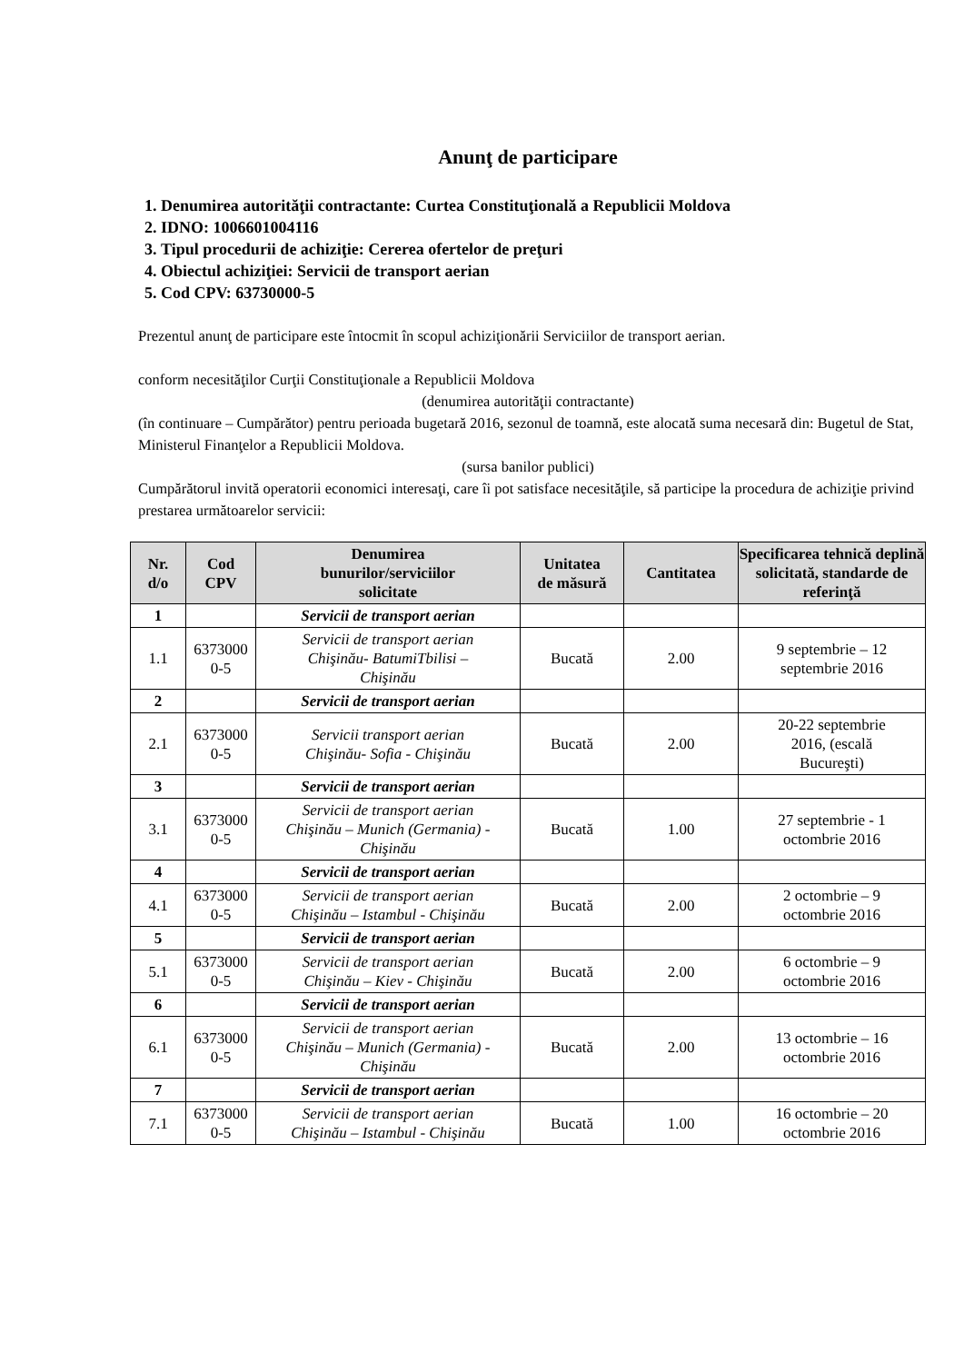Anunţ de participare
1. Denumirea autorităţii contractante: Curtea Constituţională a Republicii Moldova
2. IDNO: 1006601004116
3. Tipul procedurii de achiziţie: Cererea ofertelor de preţuri
4. Obiectul achiziţiei: Servicii de transport aerian
5. Cod CPV: 63730000-5
Prezentul anunţ de participare este întocmit în scopul achiziţionării Serviciilor de transport aerian.
conform necesităţilor Curţii Constituţionale a Republicii Moldova
(denumirea autorităţii contractante)
(în continuare – Cumpărător) pentru perioada bugetară 2016, sezonul de toamnă, este alocată suma necesară din: Bugetul de Stat, Ministerul Finanţelor a Republicii Moldova.
(sursa banilor publici)
Cumpărătorul invită operatorii economici interesaţi, care îi pot satisface necesităţile, să participe la procedura de achiziţie privind prestarea următoarelor servicii:
| Nr. d/o | Cod CPV | Denumirea bunurilor/serviciilor solicitate | Unitatea de măsură | Cantitatea | Specificarea tehnică deplină solicitată, standarde de referinţă |
| --- | --- | --- | --- | --- | --- |
| 1 | | Servicii de transport aerian | | | |
| 1.1 | 6373000 0-5 | Servicii de transport aerian Chişinău- BatumiTbilisi – Chişinău | Bucată | 2.00 | 9 septembrie – 12 septembrie 2016 |
| 2 | | Servicii de transport aerian | | | |
| 2.1 | 6373000 0-5 | Servicii transport aerian Chişinău- Sofia - Chişinău | Bucată | 2.00 | 20-22 septembrie 2016, (escală Bucureşti) |
| 3 | | Servicii de transport aerian | | | |
| 3.1 | 6373000 0-5 | Servicii de transport aerian Chişinău – Munich (Germania) - Chişinău | Bucată | 1.00 | 27 septembrie - 1 octombrie 2016 |
| 4 | | Servicii de transport aerian | | | |
| 4.1 | 6373000 0-5 | Servicii de transport aerian Chişinău – Istambul - Chişinău | Bucată | 2.00 | 2 octombrie – 9 octombrie 2016 |
| 5 | | Servicii de transport aerian | | | |
| 5.1 | 6373000 0-5 | Servicii de transport aerian Chişinău – Kiev - Chişinău | Bucată | 2.00 | 6 octombrie – 9 octombrie 2016 |
| 6 | | Servicii de transport aerian | | | |
| 6.1 | 6373000 0-5 | Servicii de transport aerian Chişinău – Munich (Germania) - Chişinău | Bucată | 2.00 | 13 octombrie – 16 octombrie 2016 |
| 7 | | Servicii de transport aerian | | | |
| 7.1 | 6373000 0-5 | Servicii de transport aerian Chişinău – Istambul - Chişinău | Bucată | 1.00 | 16 octombrie – 20 octombrie 2016 |